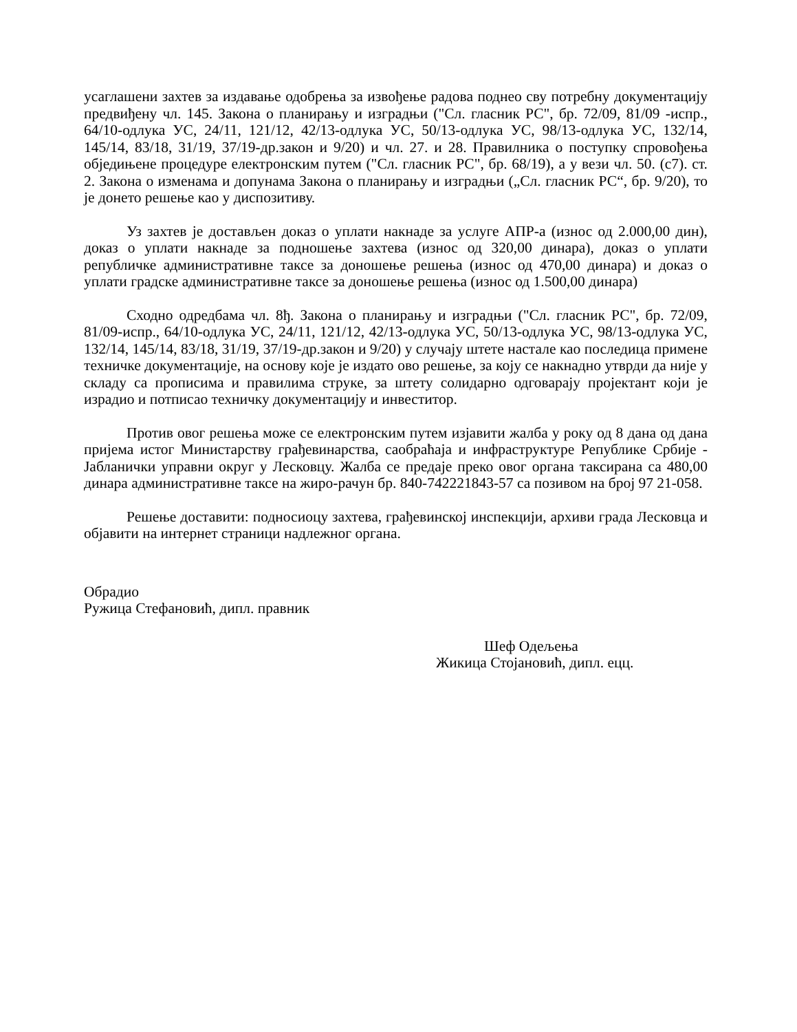усаглашени захтев за издавање одобрења за извођење радова поднео сву потребну документацију предвиђену чл. 145. Закона о планирању и изградњи ("Сл. гласник РС", бр. 72/09, 81/09 -испр., 64/10-одлука УС, 24/11, 121/12, 42/13-одлука УС, 50/13-одлука УС, 98/13-одлука УС, 132/14, 145/14, 83/18, 31/19, 37/19-др.закон и 9/20) и чл. 27. и 28. Правилника о поступку спровођења обједињене процедуре електронским путем ("Сл. гласник РС", бр. 68/19), а у вези чл. 50. (с7). ст. 2. Закона о изменама и допунама Закона о планирању и изградњи („Сл. гласник РС“, бр. 9/20), то је донето решење као у диспозитиву.
Уз захтев је достављен доказ о уплати накнаде за услуге АПР-а (износ од 2.000,00 дин), доказ о уплати накнаде за подношење захтева (износ од 320,00 динара), доказ о уплати републичке административне таксе за доношење решења (износ од 470,00 динара) и доказ о уплати градске административне таксе за доношење решења (износ од 1.500,00 динара)
Сходно одредбама чл. 8ђ. Закона о планирању и изградњи ("Сл. гласник РС", бр. 72/09, 81/09-испр., 64/10-одлука УС, 24/11, 121/12, 42/13-одлука УС, 50/13-одлука УС, 98/13-одлука УС, 132/14, 145/14, 83/18, 31/19, 37/19-др.закон и 9/20) у случају штете настале као последица примене техничке документације, на основу које је издато ово решење, за коју се накнадно утврди да није у складу са прописима и правилима струке, за штету солидарно одговарају пројектант који је израдио и потписао техничку документацију и инвеститор.
Против овог решења може се електронским путем изјавити жалба у року од 8 дана од дана пријема истог Министарству грађевинарства, саобраћаја и инфраструктуре Републике Србије - Јабланички управни округ у Лесковцу. Жалба се предаје преко овог органа таксирана са 480,00 динара административне таксе на жиро-рачун бр. 840-742221843-57 са позивом на број 97 21-058.
Решење доставити: подносиоцу захтева, грађевинској инспекцији, архиви града Лесковца и објавити на интернет страници надлежног органа.
Обрадио
Ружица Стефановић, дипл. правник
Шеф Одељења
Жикица Стојановић, дипл. ецц.